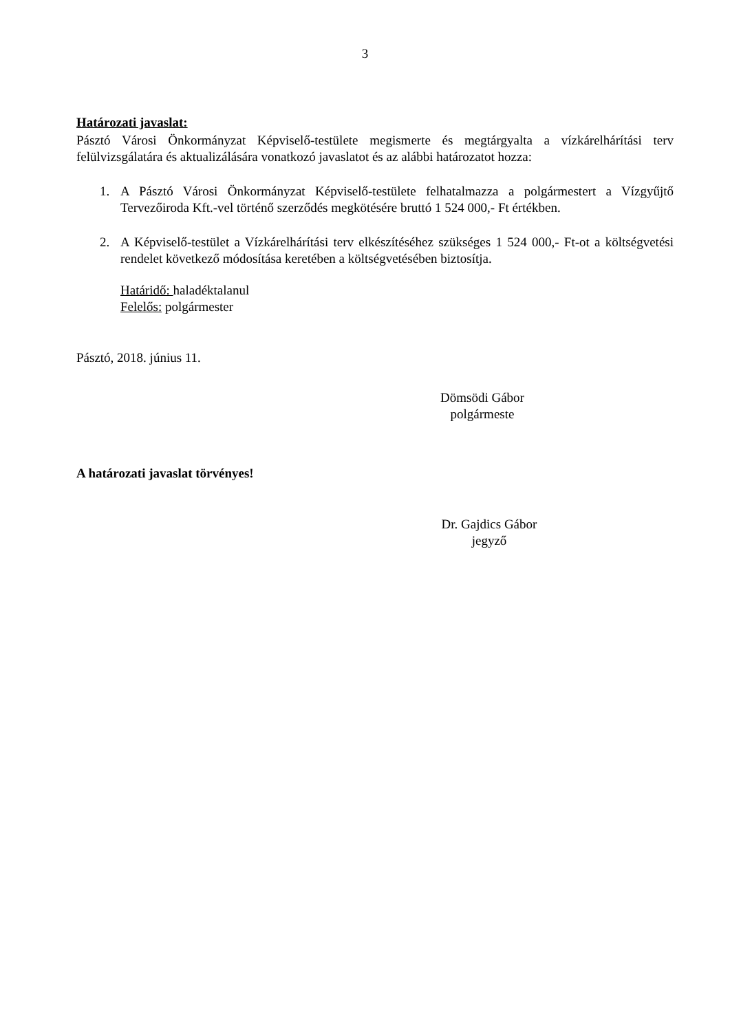3
Határozati javaslat:
Pásztó Városi Önkormányzat Képviselő-testülete megismerte és megtárgyalta a vízkárelhárítási terv felülvizsgálatára és aktualizálására vonatkozó javaslatot és az alábbi határozatot hozza:
1. A Pásztó Városi Önkormányzat Képviselő-testülete felhatalmazza a polgármestert a Vízgyűjtő Tervezőiroda Kft.-vel történő szerződés megkötésére bruttó 1 524 000,- Ft értékben.
2. A Képviselő-testület a Vízkárelhárítási terv elkészítéséhez szükséges 1 524 000,- Ft-ot a költségvetési rendelet következő módosítása keretében a költségvetésében biztosítja.
Határidő: haladéktalanul
Felelős: polgármester
Pásztó, 2018. június 11.
Dömsödi Gábor
polgármeste
A határozati javaslat törvényes!
Dr. Gajdics Gábor
jegyző